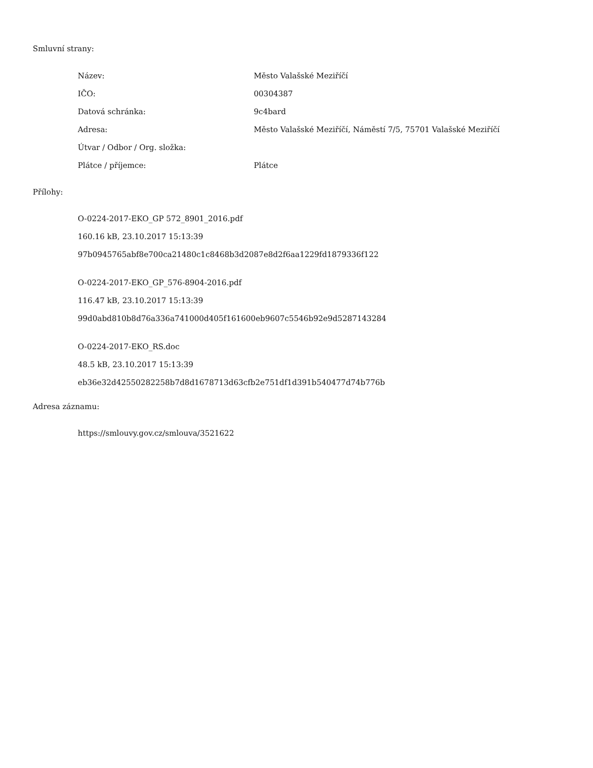Smluvní strany:
| Název: | Město Valašské Meziříčí |
| IČO: | 00304387 |
| Datová schránka: | 9c4bard |
| Adresa: | Město Valašské Meziříčí, Náměstí 7/5, 75701 Valašské Meziříčí |
| Útvar / Odbor / Org. složka: | |
| Plátce / příjemce: | Plátce |
Přílohy:
O-0224-2017-EKO_GP 572_8901_2016.pdf
160.16 kB, 23.10.2017 15:13:39
97b0945765abf8e700ca21480c1c8468b3d2087e8d2f6aa1229fd1879336f122
O-0224-2017-EKO_GP_576-8904-2016.pdf
116.47 kB, 23.10.2017 15:13:39
99d0abd810b8d76a336a741000d405f161600eb9607c5546b92e9d5287143284
O-0224-2017-EKO_RS.doc
48.5 kB, 23.10.2017 15:13:39
eb36e32d42550282258b7d8d1678713d63cfb2e751df1d391b540477d74b776b
Adresa záznamu:
https://smlouvy.gov.cz/smlouva/3521622